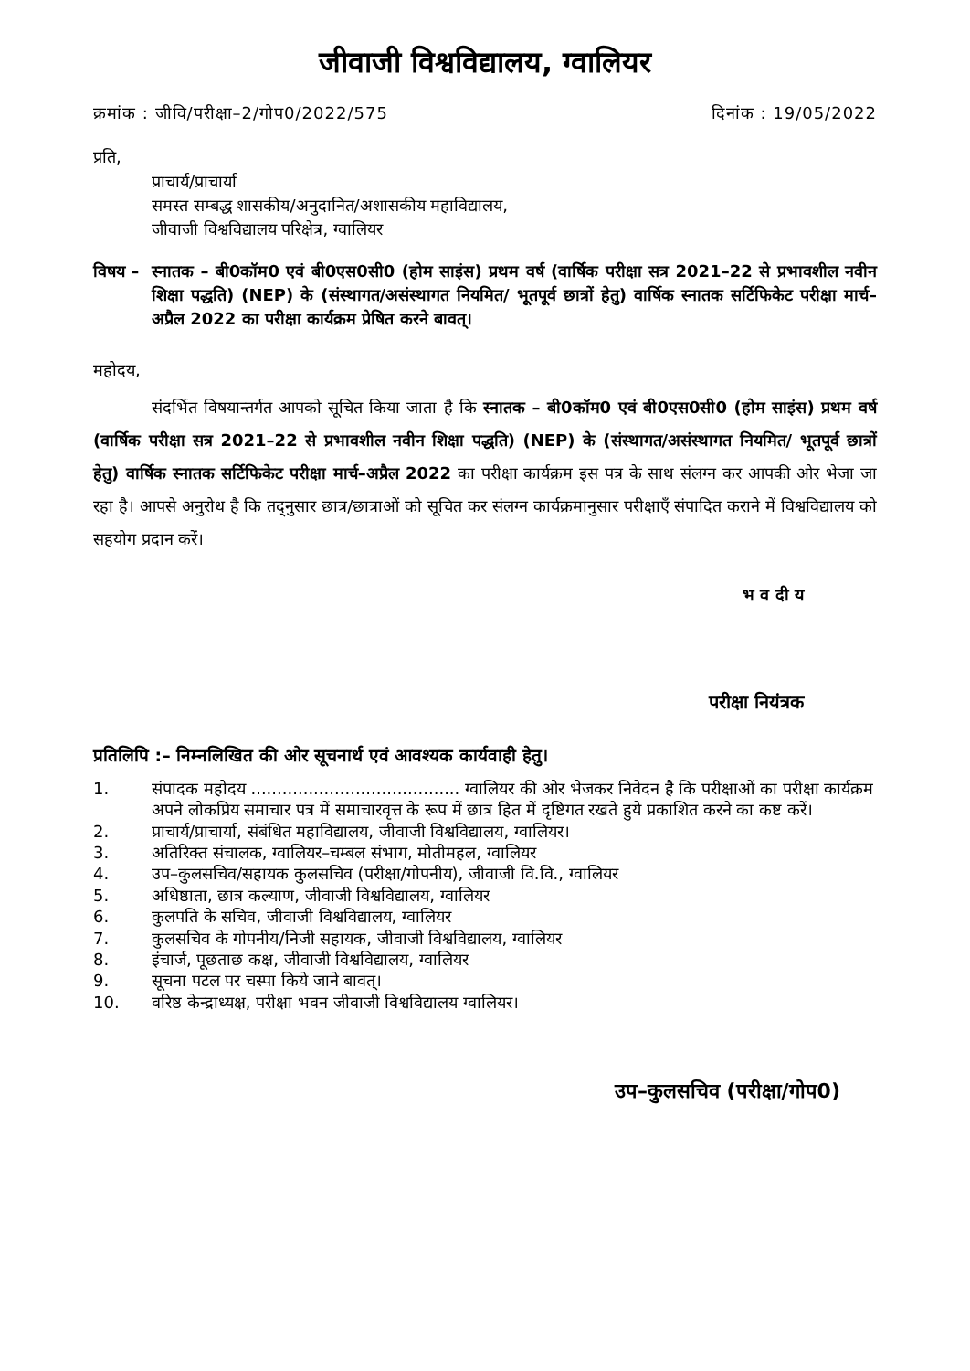जीवाजी विश्वविद्यालय, ग्वालियर
क्रमांक : जीवि/परीक्षा–2/गोप0/2022/575 दिनांक : 19/05/2022
प्रति,
प्राचार्य/प्राचार्या
समस्त सम्बद्ध शासकीय/अनुदानित/अशासकीय महाविद्यालय,
जीवाजी विश्वविद्यालय परिक्षेत्र, ग्वालियर
विषय – स्नातक – बी0कॉम0 एवं बी0एस0सी0 (होम साइंस) प्रथम वर्ष (वार्षिक परीक्षा सत्र 2021–22 से प्रभावशील नवीन शिक्षा पद्धति) (NEP) के (संस्थागत/असंस्थागत नियमित/ भूतपूर्व छात्रों हेतु) वार्षिक स्नातक सर्टिफिकेट परीक्षा मार्च–अप्रैल 2022 का परीक्षा कार्यक्रम प्रेषित करने बावत्।
महोदय,
संदर्भित विषयान्तर्गत आपको सूचित किया जाता है कि स्नातक – बी0कॉम0 एवं बी0एस0सी0 (होम साइंस) प्रथम वर्ष (वार्षिक परीक्षा सत्र 2021–22 से प्रभावशील नवीन शिक्षा पद्धति) (NEP) के (संस्थागत/असंस्थागत नियमित/ भूतपूर्व छात्रों हेतु) वार्षिक स्नातक सर्टिफिकेट परीक्षा मार्च–अप्रैल 2022 का परीक्षा कार्यक्रम इस पत्र के साथ संलग्न कर आपकी ओर भेजा जा रहा है। आपसे अनुरोध है कि तद्नुसार छात्र/छात्राओं को सूचित कर संलग्न कार्यक्रमानुसार परीक्षाएँ संपादित कराने में विश्वविद्यालय को सहयोग प्रदान करें।
भ व दी य
परीक्षा नियंत्रक
प्रतिलिपि :– निम्नलिखित की ओर सूचनार्थ एवं आवश्यक कार्यवाही हेतु।
1. संपादक महोदय ........................................ ग्वालियर की ओर भेजकर निवेदन है कि परीक्षाओं का परीक्षा कार्यक्रम अपने लोकप्रिय समाचार पत्र में समाचारवृत्त के रूप में छात्र हित में दृष्टिगत रखते हुये प्रकाशित करने का कष्ट करें।
2. प्राचार्य/प्राचार्या, संबंधित महाविद्यालय, जीवाजी विश्वविद्यालय, ग्वालियर।
3. अतिरिक्त संचालक, ग्वालियर–चम्बल संभाग, मोतीमहल, ग्वालियर
4. उप–कुलसचिव/सहायक कुलसचिव (परीक्षा/गोपनीय), जीवाजी वि.वि., ग्वालियर
5. अधिष्ठाता, छात्र कल्याण, जीवाजी विश्वविद्यालय, ग्वालियर
6. कुलपति के सचिव, जीवाजी विश्वविद्यालय, ग्वालियर
7. कुलसचिव के गोपनीय/निजी सहायक, जीवाजी विश्वविद्यालय, ग्वालियर
8. इंचार्ज, पूछताछ कक्ष, जीवाजी विश्वविद्यालय, ग्वालियर
9. सूचना पटल पर चस्पा किये जाने बावत्।
10. वरिष्ठ केन्द्राध्यक्ष, परीक्षा भवन जीवाजी विश्वविद्यालय ग्वालियर।
उप–कुलसचिव (परीक्षा/गोप0)